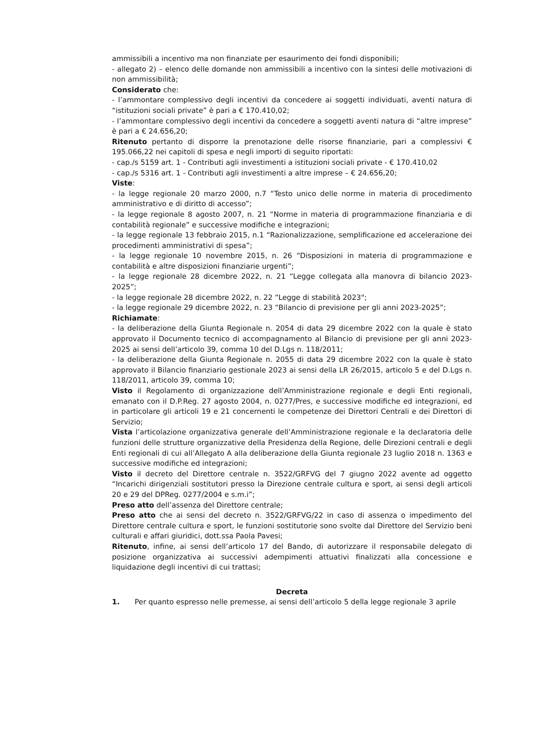ammissibili a incentivo ma non finanziate per esaurimento dei fondi disponibili;
- allegato 2) – elenco delle domande non ammissibili a incentivo con la sintesi delle motivazioni di non ammissibilità;
Considerato che:
- l’ammontare complessivo degli incentivi da concedere ai soggetti individuati, aventi natura di “istituzioni sociali private” è pari a € 170.410,02;
- l’ammontare complessivo degli incentivi da concedere a soggetti aventi natura di “altre imprese” è pari a € 24.656,20;
Ritenuto pertanto di disporre la prenotazione delle risorse finanziarie, pari a complessivi € 195.066,22 nei capitoli di spesa e negli importi di seguito riportati:
- cap./s 5159 art. 1 - Contributi agli investimenti a istituzioni sociali private - € 170.410,02
- cap./s 5316 art. 1 - Contributi agli investimenti a altre imprese – € 24.656,20;
Viste:
- la legge regionale 20 marzo 2000, n.7 “Testo unico delle norme in materia di procedimento amministrativo e di diritto di accesso”;
- la legge regionale 8 agosto 2007, n. 21 “Norme in materia di programmazione finanziaria e di contabilità regionale” e successive modifiche e integrazioni;
- la legge regionale 13 febbraio 2015, n.1 “Razionalizzazione, semplificazione ed accelerazione dei procedimenti amministrativi di spesa”;
- la legge regionale 10 novembre 2015, n. 26 “Disposizioni in materia di programmazione e contabilità e altre disposizioni finanziarie urgenti”;
- la legge regionale 28 dicembre 2022, n. 21 “Legge collegata alla manovra di bilancio 2023-2025”;
- la legge regionale 28 dicembre 2022, n. 22 “Legge di stabilità 2023";
- la legge regionale 29 dicembre 2022, n. 23 “Bilancio di previsione per gli anni 2023-2025”;
Richiamate:
- la deliberazione della Giunta Regionale n. 2054 di data 29 dicembre 2022 con la quale è stato approvato il Documento tecnico di accompagnamento al Bilancio di previsione per gli anni 2023-2025 ai sensi dell’articolo 39, comma 10 del D.Lgs n. 118/2011;
- la deliberazione della Giunta Regionale n. 2055 di data 29 dicembre 2022 con la quale è stato approvato il Bilancio finanziario gestionale 2023 ai sensi della LR 26/2015, articolo 5 e del D.Lgs n. 118/2011, articolo 39, comma 10;
Visto il Regolamento di organizzazione dell’Amministrazione regionale e degli Enti regionali, emanato con il D.P.Reg. 27 agosto 2004, n. 0277/Pres, e successive modifiche ed integrazioni, ed in particolare gli articoli 19 e 21 concernenti le competenze dei Direttori Centrali e dei Direttori di Servizio;
Vista l’articolazione organizzativa generale dell’Amministrazione regionale e la declaratoria delle funzioni delle strutture organizzative della Presidenza della Regione, delle Direzioni centrali e degli Enti regionali di cui all’Allegato A alla deliberazione della Giunta regionale 23 luglio 2018 n. 1363 e successive modifiche ed integrazioni;
Visto il decreto del Direttore centrale n. 3522/GRFVG del 7 giugno 2022 avente ad oggetto “Incarichi dirigenziali sostitutori presso la Direzione centrale cultura e sport, ai sensi degli articoli 20 e 29 del DPReg. 0277/2004 e s.m.i”;
Preso atto dell’assenza del Direttore centrale;
Preso atto che ai sensi del decreto n. 3522/GRFVG/22 in caso di assenza o impedimento del Direttore centrale cultura e sport, le funzioni sostitutorie sono svolte dal Direttore del Servizio beni culturali e affari giuridici, dott.ssa Paola Pavesi;
Ritenuto, infine, ai sensi dell’articolo 17 del Bando, di autorizzare il responsabile delegato di posizione organizzativa ai successivi adempimenti attuativi finalizzati alla concessione e liquidazione degli incentivi di cui trattasi;
Decreta
1. Per quanto espresso nelle premesse, ai sensi dell’articolo 5 della legge regionale 3 aprile